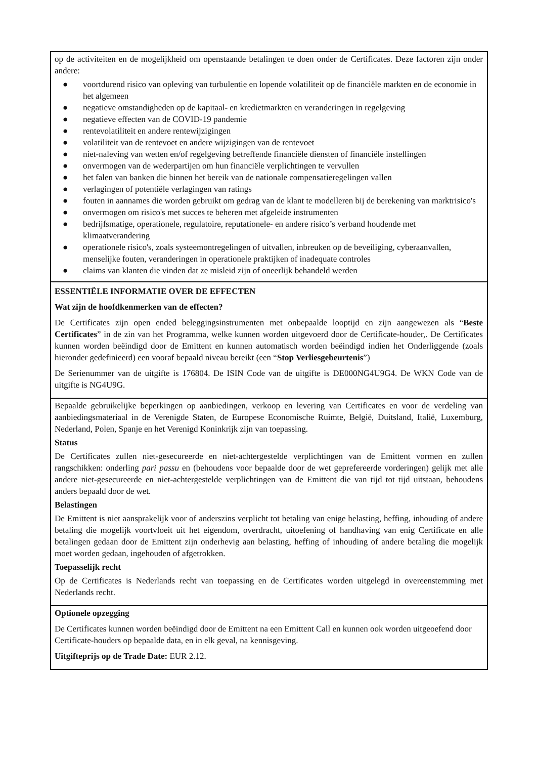| op de activiteiten en de mogelijkheid om openstaande betalingen te doen onder de Certificates. Deze factoren zijn onder andere: ● voortdurend risico van opleving van turbulentie en lopende volatiliteit op de financiële markten en de economie in het algemeen ● negatieve omstandigheden op de kapitaal- en kredietmarkten en veranderingen in regelgeving ● negatieve effecten van de COVID-19 pandemie ● rentevolatiliteit en andere rentewijzigingen ● volatiliteit van de rentevoet en andere wijzigingen van de rentevoet ● niet-naleving van wetten en/of regelgeving betreffende financiële diensten of financiële instellingen ● onvermogen van de wederpartijen om hun financiële verplichtingen te vervullen ● het falen van banken die binnen het bereik van de nationale compensatieregelingen vallen ● verlagingen of potentiële verlagingen van ratings ● fouten in aannames die worden gebruikt om gedrag van de klant te modelleren bij de berekening van marktrisico's ● onvermogen om risico's met succes te beheren met afgeleide instrumenten ● bedrijfsmatige, operationele, regulatoire, reputationele- en andere risico’s verband houdende met klimaatverandering ● operationele risico's, zoals systeemontregelingen of uitvallen, inbreuken op de beveiliging, cyberaanvallen, menselijke fouten, veranderingen in operationele praktijken of inadequate controles ● claims van klanten die vinden dat ze misleid zijn of oneerlijk behandeld werden |
| ESSENTIËLE INFORMATIE OVER DE EFFECTEN Wat zijn de hoofdkenmerken van de effecten? De Certificates zijn open ended beleggingsinstrumenten met onbepaalde looptijd en zijn aangewezen als “ Beste Certificates ” in de zin van het Programma, welke kunnen worden uitgevoerd door de Certificate-houder,. De Certificates kunnen worden beëindigd door de Emittent en kunnen automatisch worden beëindigd indien het Onderliggende (zoals hieronder gedefinieerd) een vooraf bepaald niveau bereikt (een “ Stop Verliesgebeurtenis ”) De Serienummer van de uitgifte is 176804. De ISIN Code van de uitgifte is DE000NG4U9G4. De WKN Code van de uitgifte is NG4U9G. |
| Bepaalde gebruikelijke beperkingen op aanbiedingen, verkoop en levering van Certificates en voor de verdeling van aanbiedingsmateriaal in de Verenigde Staten, de Europese Economische Ruimte, België, Duitsland, Italië, Luxemburg, Nederland, Polen, Spanje en het Verenigd Koninkrijk zijn van toepassing. Status De Certificates zullen niet-gesecureerde en niet-achtergestelde verplichtingen van de Emittent vormen en zullen rangschikken: onderling pari passu en (behoudens voor bepaalde door de wet geprefereerde vorderingen) gelijk met alle andere niet-gesecureerde en niet-achtergestelde verplichtingen van de Emittent die van tijd tot tijd uitstaan, behoudens anders bepaald door de wet. Belastingen De Emittent is niet aansprakelijk voor of anderszins verplicht tot betaling van enige belasting, heffing, inhouding of andere betaling die mogelijk voortvloeit uit het eigendom, overdracht, uitoefening of handhaving van enig Certificate en alle betalingen gedaan door de Emittent zijn onderhevig aan belasting, heffing of inhouding of andere betaling die mogelijk moet worden gedaan, ingehouden of afgetrokken. Toepasselijk recht Op de Certificates is Nederlands recht van toepassing en de Certificates worden uitgelegd in overeenstemming met Nederlands recht. |
| Optionele opzegging De Certificates kunnen worden beëindigd door de Emittent na een Emittent Call en kunnen ook worden uitgeoefend door Certificate-houders op bepaalde data, en in elk geval, na kennisgeving. Uitgifteprijs op de Trade Date: EUR 2.12. |